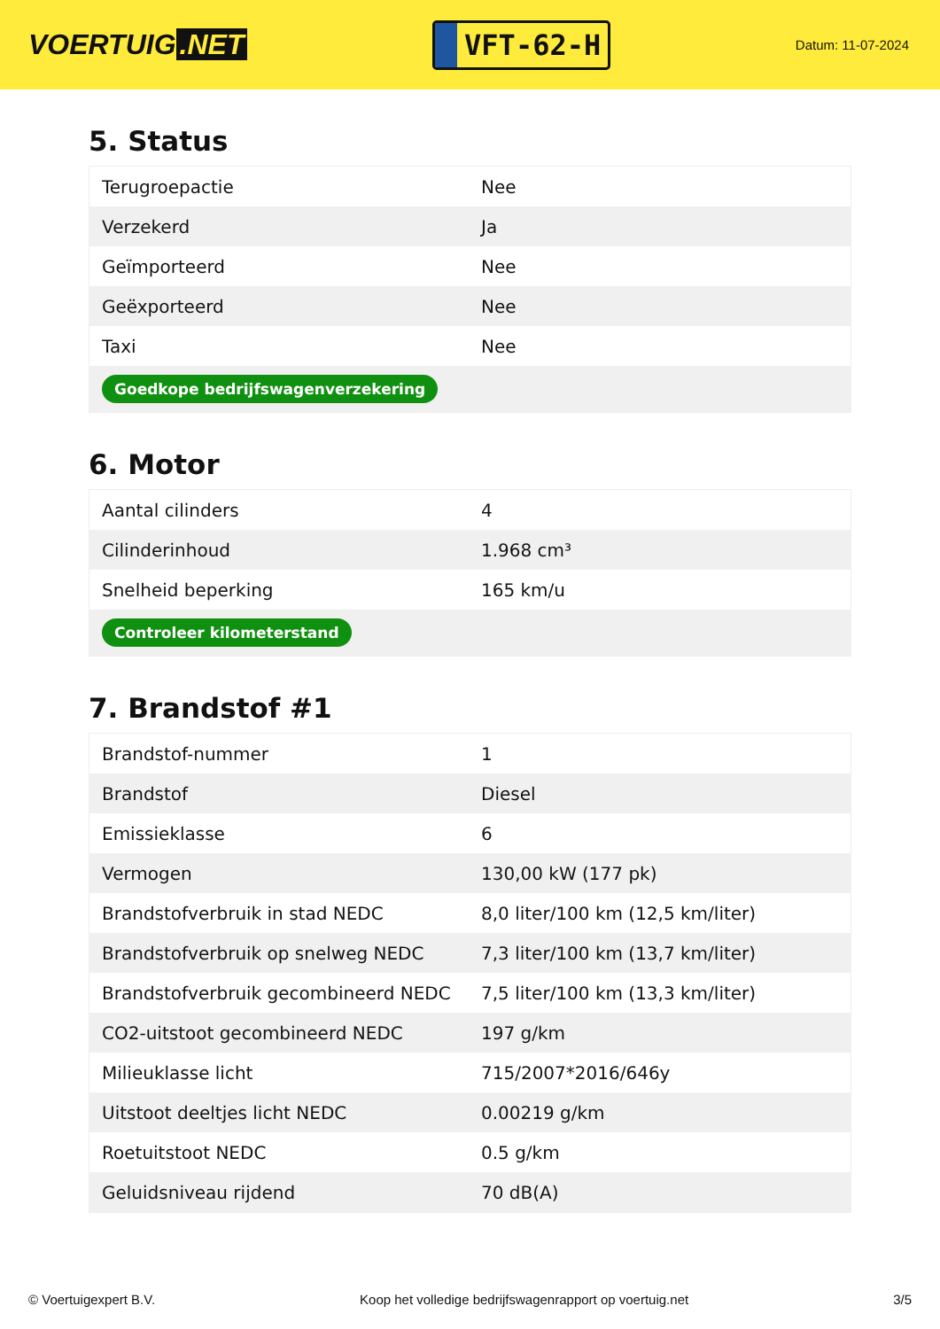VOERTUIG.NET
VFT-62-H
Datum: 11-07-2024
5. Status
| Terugroepactie | Nee |
| Verzekerd | Ja |
| Geïmporteerd | Nee |
| Geëxporteerd | Nee |
| Taxi | Nee |
| Goedkope bedrijfswagenverzekering | |
6. Motor
| Aantal cilinders | 4 |
| Cilinderinhoud | 1.968 cm³ |
| Snelheid beperking | 165 km/u |
| Controleer kilometerstand | |
7. Brandstof #1
| Brandstof-nummer | 1 |
| Brandstof | Diesel |
| Emissieklasse | 6 |
| Vermogen | 130,00 kW (177 pk) |
| Brandstofverbruik in stad NEDC | 8,0 liter/100 km (12,5 km/liter) |
| Brandstofverbruik op snelweg NEDC | 7,3 liter/100 km (13,7 km/liter) |
| Brandstofverbruik gecombineerd NEDC | 7,5 liter/100 km (13,3 km/liter) |
| CO2-uitstoot gecombineerd NEDC | 197 g/km |
| Milieuklasse licht | 715/2007*2016/646y |
| Uitstoot deeltjes licht NEDC | 0.00219 g/km |
| Roetuitstoot NEDC | 0.5 g/km |
| Geluidsniveau rijdend | 70 dB(A) |
© Voertuigexpert B.V. Koop het volledige bedrijfswagenrapport op voertuig.net 3/5